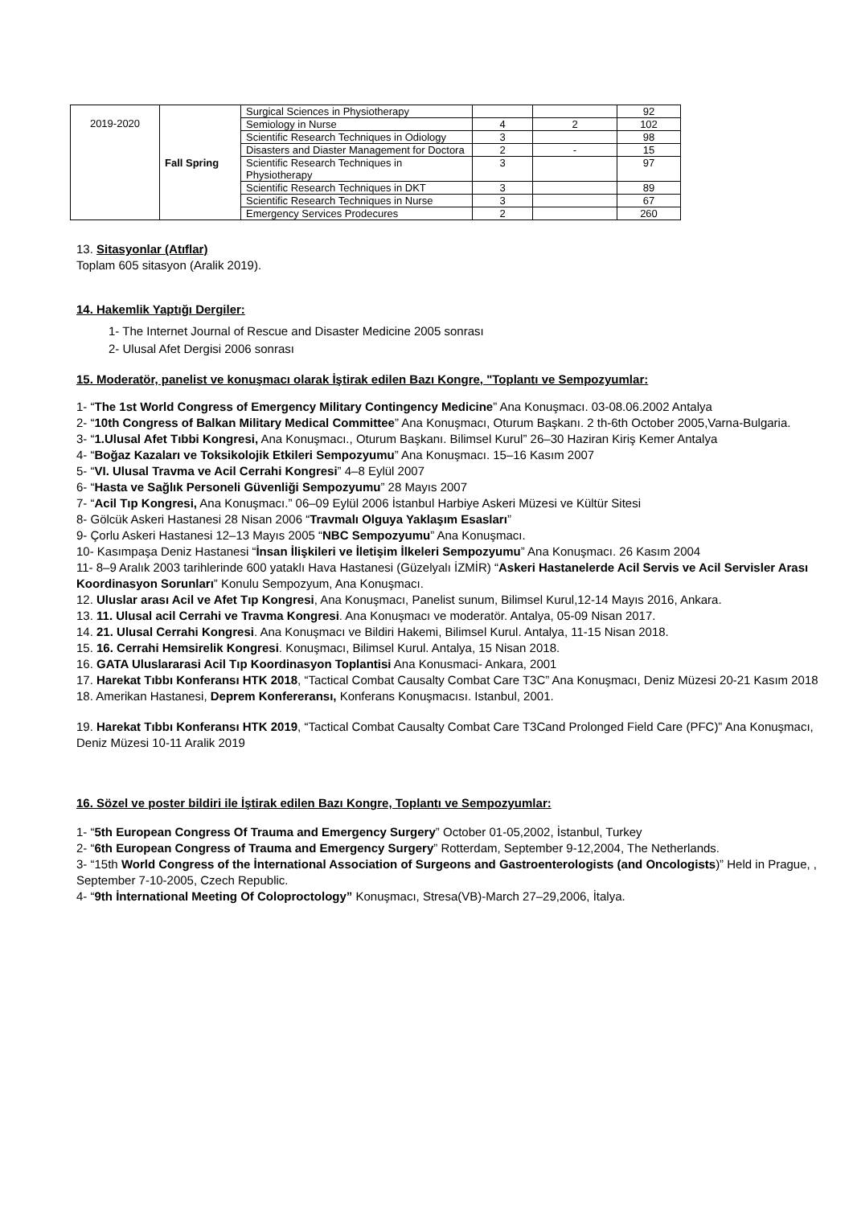| 2019-2020 | Fall Spring | Surgical Sciences in Physiotherapy | | | 92 |
| | | Semiology in Nurse | 4 | 2 | 102 |
| | | Scientific Research Techniques in Odiology | 3 | | 98 |
| | | Disasters and Diaster Management for Doctora | 2 | - | 15 |
| | | Scientific Research Techniques in Physiotherapy | 3 | | 97 |
| | | Scientific Research Techniques in DKT | 3 | | 89 |
| | | Scientific Research Techniques in Nurse | 3 | | 67 |
| | | Emergency Services Prodecures | 2 | | 260 |
13. Sitasyonlar (Atıflar)
Toplam 605 sitasyon (Aralik 2019).
14. Hakemlik Yaptığı Dergiler:
1- The Internet Journal of Rescue and Disaster Medicine 2005 sonrası
2- Ulusal Afet Dergisi 2006 sonrası
15. Moderatör, panelist ve konuşmacı olarak İştirak edilen Bazı Kongre, "Toplantı ve Sempozyumlar:
1- “The 1st World Congress of Emergency Military Contingency Medicine” Ana Konuşmacı. 03-08.06.2002 Antalya
2- “10th Congress of Balkan Military Medical Committee” Ana Konuşmacı, Oturum Başkanı. 2 th-6th October 2005,Varna-Bulgaria.
3- “1.Ulusal Afet Tıbbi Kongresi, Ana Konuşmacı., Oturum Başkanı. Bilimsel Kurul” 26–30 Haziran Kiriş Kemer Antalya
4- “Boğaz Kazaları ve Toksikolojik Etkileri Sempozyumu” Ana Konuşmacı. 15–16 Kasım 2007
5- “VI. Ulusal Travma ve Acil Cerrahi Kongresi” 4–8 Eylül 2007
6- “Hasta ve Sağlık Personeli Güvenliği Sempozyumu” 28 Mayıs 2007
7- “Acil Tıp Kongresi, Ana Konuşmacı.” 06–09 Eylül 2006 İstanbul Harbiye Askeri Müzesi ve Kültür Sitesi
8- Gölcük Askeri Hastanesi 28 Nisan 2006 “Travmalı Olguya Yaklaşım Esasları”
9- Çorlu Askeri Hastanesi 12–13 Mayıs 2005 “NBC Sempozyumu” Ana Konuşmacı.
10- Kasımpaşa Deniz Hastanesi “İnsan İlişkileri ve İletişim İlkeleri Sempozyumu” Ana Konuşmacı. 26 Kasım 2004
11- 8–9 Aralık 2003 tarihlerinde 600 yataklı Hava Hastanesi (Güzelyalı İZMİR) “Askeri Hastanelerde Acil Servis ve Acil Servisler Arası Koordinasyon Sorunları” Konulu Sempozyum, Ana Konuşmacı.
12. Uluslar arası Acil ve Afet Tıp Kongresi, Ana Konuşmacı, Panelist sunum, Bilimsel Kurul,12-14 Mayıs 2016, Ankara.
13. 11. Ulusal acil Cerrahi ve Travma Kongresi. Ana Konuşmacı ve moderatör. Antalya, 05-09 Nisan 2017.
14. 21. Ulusal Cerrahi Kongresi. Ana Konuşmacı ve Bildiri Hakemi, Bilimsel Kurul. Antalya, 11-15 Nisan 2018.
15. 16. Cerrahi Hemsirelik Kongresi. Konuşmacı, Bilimsel Kurul. Antalya, 15 Nisan 2018.
16. GATA Uluslararasi Acil Tıp Koordinasyon Toplantisi Ana Konusmaci- Ankara, 2001
17. Harekat Tıbbı Konferansı HTK 2018, “Tactical Combat Causalty Combat Care T3C” Ana Konuşmacı, Deniz Müzesi 20-21 Kasım 2018
18. Amerikan Hastanesi, Deprem Konfereransı, Konferans Konuşmacısı. Istanbul, 2001.
19. Harekat Tıbbı Konferansı HTK 2019, “Tactical Combat Causalty Combat Care T3Cand Prolonged Field Care (PFC)” Ana Konuşmacı, Deniz Müzesi 10-11 Aralik 2019
16. Sözel ve poster bildiri ile İştirak edilen Bazı Kongre, Toplantı ve Sempozyumlar:
1- “5th European Congress Of Trauma and Emergency Surgery” October 01-05,2002, İstanbul, Turkey
2- “6th European Congress of Trauma and Emergency Surgery” Rotterdam, September 9-12,2004, The Netherlands.
3- “15th World Congress of the İnternational Association of Surgeons and Gastroenterologists (and Oncologists)” Held in Prague, , September 7-10-2005, Czech Republic.
4- “9th İnternational Meeting Of Coloproctology” Konuşmacı, Stresa(VB)-March 27–29,2006, İtalya.